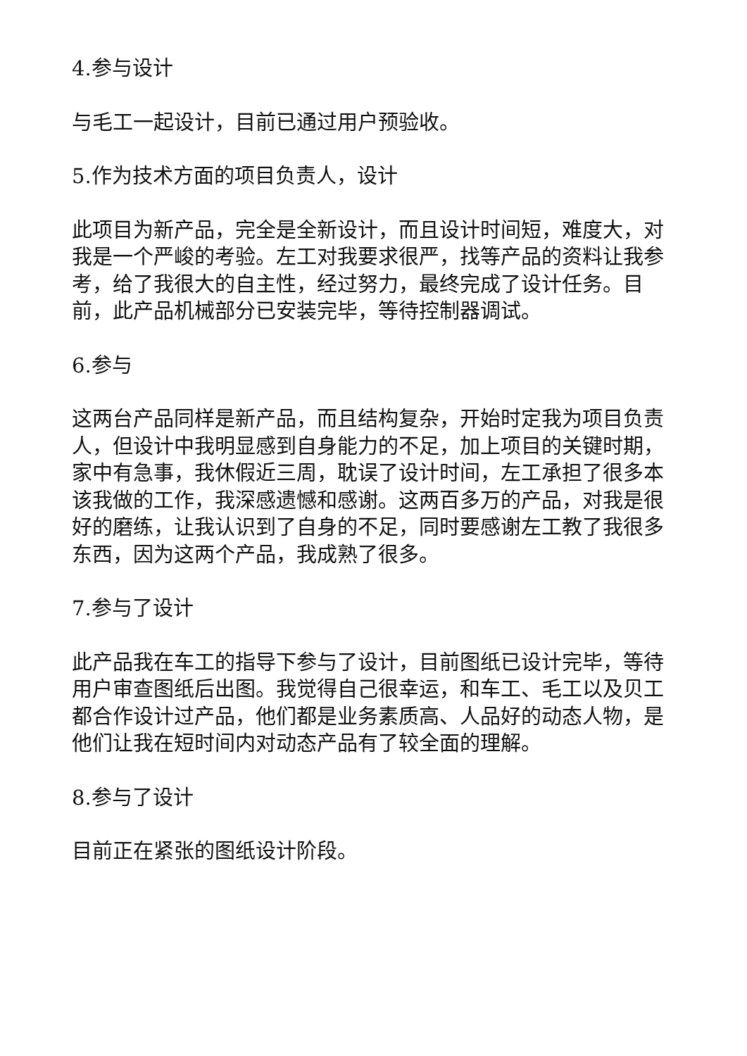4.参与设计
与毛工一起设计，目前已通过用户预验收。
5.作为技术方面的项目负责人，设计
此项目为新产品，完全是全新设计，而且设计时间短，难度大，对我是一个严峻的考验。左工对我要求很严，找等产品的资料让我参考，给了我很大的自主性，经过努力，最终完成了设计任务。目前，此产品机械部分已安装完毕，等待控制器调试。
6.参与
这两台产品同样是新产品，而且结构复杂，开始时定我为项目负责人，但设计中我明显感到自身能力的不足，加上项目的关键时期，家中有急事，我休假近三周，耽误了设计时间，左工承担了很多本该我做的工作，我深感遗憾和感谢。这两百多万的产品，对我是很好的磨练，让我认识到了自身的不足，同时要感谢左工教了我很多东西，因为这两个产品，我成熟了很多。
7.参与了设计
此产品我在车工的指导下参与了设计，目前图纸已设计完毕，等待用户审查图纸后出图。我觉得自己很幸运，和车工、毛工以及贝工都合作设计过产品，他们都是业务素质高、人品好的动态人物，是他们让我在短时间内对动态产品有了较全面的理解。
8.参与了设计
目前正在紧张的图纸设计阶段。